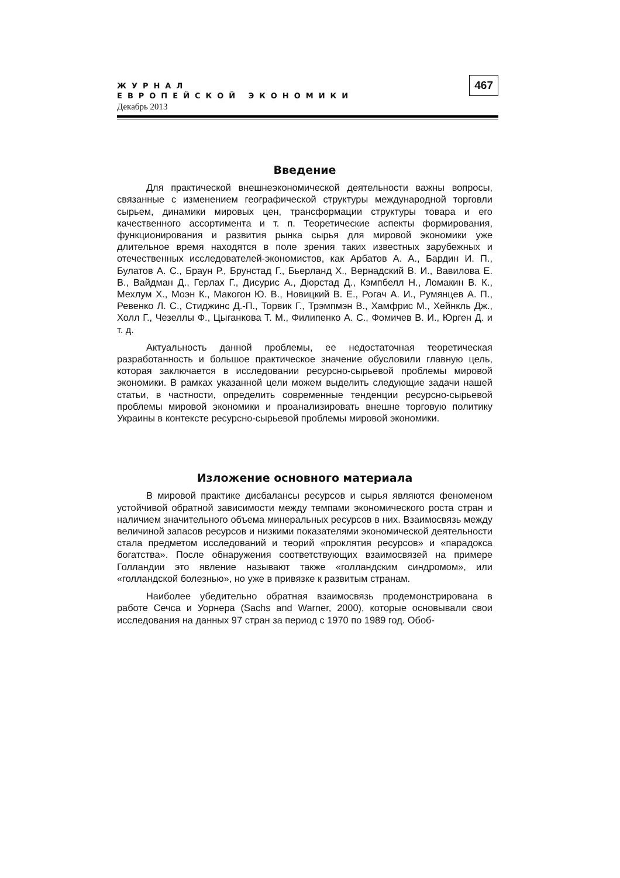ЖУРНАЛ
ЕВРОПЕЙСКОЙ ЭКОНОМИКИ
Декабрь 2013
467
Введение
Для практической внешнеэкономической деятельности важны вопросы, связанные с изменением географической структуры международной торговли сырьем, динамики мировых цен, трансформации структуры товара и его качественного ассортимента и т. п. Теоретические аспекты формирования, функционирования и развития рынка сырья для мировой экономики уже длительное время находятся в поле зрения таких известных зарубежных и отечественных исследователей-экономистов, как Арбатов А. А., Бардин И. П., Булатов А. С., Браун Р., Брунстад Г., Бьерланд Х., Вернадский В. И., Вавилова Е. В., Вайдман Д., Герлах Г., Дисурис А., Дюрстад Д., Кэмпбелл Н., Ломакин В. К., Мехлум Х., Моэн К., Макогон Ю. В., Новицкий В. Е., Рогач А. И., Румянцев А. П., Ревенко Л. С., Стиджинс Д.-П., Торвик Г., Трэмпмэн В., Хамфрис М., Хейнкль Дж., Холл Г., Чезеллы Ф., Цыганкова Т. М., Филипенко А. С., Фомичев В. И., Юрген Д. и т. д.
Актуальность данной проблемы, ее недостаточная теоретическая разработанность и большое практическое значение обусловили главную цель, которая заключается в исследовании ресурсно-сырьевой проблемы мировой экономики. В рамках указанной цели можем выделить следующие задачи нашей статьи, в частности, определить современные тенденции ресурсно-сырьевой проблемы мировой экономики и проанализировать внешне торговую политику Украины в контексте ресурсно-сырьевой проблемы мировой экономики.
Изложение основного материала
В мировой практике дисбалансы ресурсов и сырья являются феноменом устойчивой обратной зависимости между темпами экономического роста стран и наличием значительного объема минеральных ресурсов в них. Взаимосвязь между величиной запасов ресурсов и низкими показателями экономической деятельности стала предметом исследований и теорий «проклятия ресурсов» и «парадокса богатства». После обнаружения соответствующих взаимосвязей на примере Голландии это явление называют также «голландским синдромом», или «голландской болезнью», но уже в привязке к развитым странам.
Наиболее убедительно обратная взаимосвязь продемонстрирована в работе Сечса и Уорнера (Sachs and Warner, 2000), которые основывали свои исследования на данных 97 стран за период с 1970 по 1989 год. Обоб-